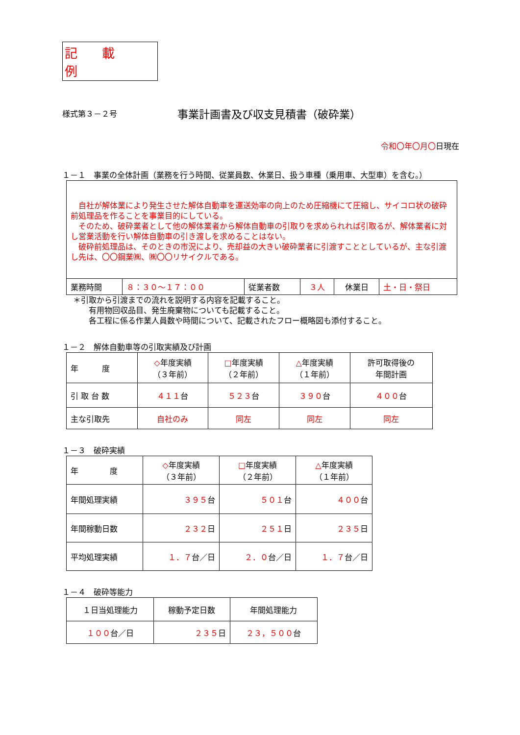記載例
様式第３－２号
事業計画書及び収支見積書（破砕業）
令和〇年〇月〇日現在
１－１　事業の全体計画（業務を行う時間、従業員数、休業日、扱う車種（乗用車、大型車）を含む。）
　自社が解体業により発生させた解体自動車を運送効率の向上のため圧縮機にて圧縮し、サイコロ状の破砕前処理品を作ることを事業目的にしている。
　そのため、破砕業者として他の解体業者から解体自動車の引取りを求められれば引取るが、解体業者に対し営業活動を行い解体自動車の引き渡しを求めることはない。
　破砕前処理品は、そのときの市況により、売却益の大きい破砕業者に引渡すこととしているが、主な引渡し先は、〇〇鋼業㈱、㈱〇〇リサイクルである。
| 業務時間 | ８：３０～１７：００ | 従業者数 | ３人 | 休業日 | 土・日・祭日 |
＊引取から引渡までの流れを説明する内容を記載すること。
　　有用物回収品目、発生廃棄物についても記載すること。
　　各工程に係る作業人員数や時間について、記載されたフロー概略図も添付すること。
１－２　解体自動車等の引取実績及び計画
| 年 度 | ◇ 年度実績 （３年前） | □ 年度実績 （２年前） | △ 年度実績 （１年前） | 許可取得後の 年間計画 |
| 引 取 台 数 | ４１１ 台 | ５２３ 台 | ３９０ 台 | ４００ 台 |
| 主な引取先 | 自社のみ | 同左 | 同左 | 同左 |
１－３　破砕実績
| 年 度 | ◇ 年度実績 （３年前） | □ 年度実績 （２年前） | △ 年度実績 （１年前） |
| 年間処理実績 | ３９５ 台 | ５０１ 台 | ４００ 台 |
| 年間稼動日数 | ２３２ 日 | ２５１ 日 | ２３５ 日 |
| 平均処理実績 | １．７ 台／日 | ２．０ 台／日 | １．７ 台／日 |
１－４　破砕等能力
| １日当処理能力 | 稼動予定日数 | 年間処理能力 |
| １００ 台／日 | ２３５ 日 | ２３，５００ 台 |